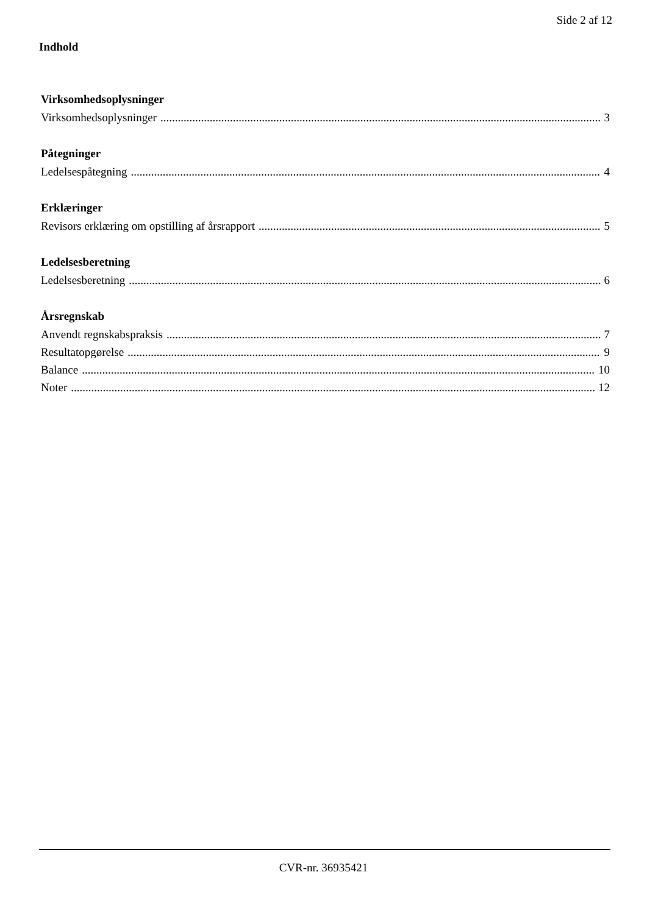Side 2 af 12
Indhold
Virksomhedsoplysninger
Virksomhedsoplysninger 3
Påtegninger
Ledelsespåtegning 4
Erklæringer
Revisors erklæring om opstilling af årsrapport 5
Ledelsesberetning
Ledelsesberetning 6
Årsregnskab
Anvendt regnskabspraksis 7
Resultatopgørelse 9
Balance 10
Noter 12
CVR-nr. 36935421